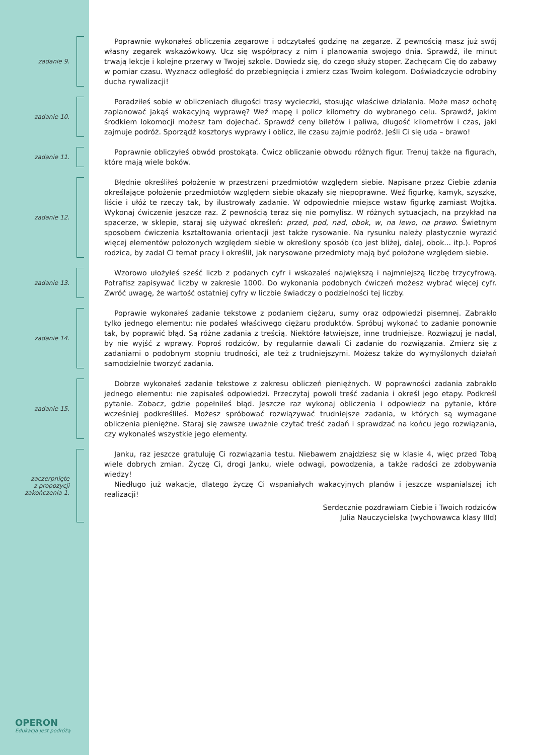zadanie 9.
Poprawnie wykonałeś obliczenia zegarowe i odczytałeś godzinę na zegarze. Z pewnością masz już swój własny zegarek wskazówkowy. Ucz się współpracy z nim i planowania swojego dnia. Sprawdź, ile minut trwają lekcje i kolejne przerwy w Twojej szkole. Dowiedz się, do czego służy stoper. Zachęcam Cię do zabawy w pomiar czasu. Wyznacz odległość do przebiegnięcia i zmierz czas Twoim kolegom. Doświadczycie odrobiny ducha rywalizacji!
zadanie 10.
Poradziłeś sobie w obliczeniach długości trasy wycieczki, stosując właściwe działania. Może masz ochotę zaplanować jakąś wakacyjną wyprawę? Weź mapę i policz kilometry do wybranego celu. Sprawdź, jakim środkiem lokomocji możesz tam dojechać. Sprawdź ceny biletów i paliwa, długość kilometrów i czas, jaki zajmuje podróż. Sporządź kosztorys wyprawy i oblicz, ile czasu zajmie podróż. Jeśli Ci się uda – brawo!
zadanie 11.
Poprawnie obliczyłeś obwód prostokąta. Ćwicz obliczanie obwodu różnych figur. Trenuj także na figurach, które mają wiele boków.
zadanie 12.
Błędnie określiłeś położenie w przestrzeni przedmiotów względem siebie. Napisane przez Ciebie zdania określające położenie przedmiotów względem siebie okazały się niepoprawne. Weź figurkę, kamyk, szyszkę, liście i ułóż te rzeczy tak, by ilustrowały zadanie. W odpowiednie miejsce wstaw figurkę zamiast Wojtka. Wykonaj ćwiczenie jeszcze raz. Z pewnością teraz się nie pomylisz. W różnych sytuacjach, na przykład na spacerze, w sklepie, staraj się używać określeń: przed, pod, nad, obok, w, na lewo, na prawo. Świetnym sposobem ćwiczenia kształtowania orientacji jest także rysowanie. Na rysunku należy plastycznie wyrazić więcej elementów położonych względem siebie w określony sposób (co jest bliżej, dalej, obok... itp.). Poproś rodzica, by zadał Ci temat pracy i określił, jak narysowane przedmioty mają być położone względem siebie.
zadanie 13.
Wzorowo ułożyłeś sześć liczb z podanych cyfr i wskazałeś największą i najmniejszą liczbę trzycyfrową. Potrafisz zapisywać liczby w zakresie 1000. Do wykonania podobnych ćwiczeń możesz wybrać więcej cyfr. Zwróć uwagę, że wartość ostatniej cyfry w liczbie świadczy o podzielności tej liczby.
zadanie 14.
Poprawie wykonałeś zadanie tekstowe z podaniem ciężaru, sumy oraz odpowiedzi pisemnej. Zabrakło tylko jednego elementu: nie podałeś właściwego ciężaru produktów. Spróbuj wykonać to zadanie ponownie tak, by poprawić błąd. Są różne zadania z treścią. Niektóre łatwiejsze, inne trudniejsze. Rozwiązuj je nadal, by nie wyjść z wprawy. Poproś rodziców, by regularnie dawali Ci zadanie do rozwiązania. Zmierz się z zadaniami o podobnym stopniu trudności, ale też z trudniejszymi. Możesz także do wymyślonych działań samodzielnie tworzyć zadania.
zadanie 15.
Dobrze wykonałeś zadanie tekstowe z zakresu obliczeń pieniężnych. W poprawności zadania zabrakło jednego elementu: nie zapisałeś odpowiedzi. Przeczytaj powoli treść zadania i określ jego etapy. Podkreśl pytanie. Zobacz, gdzie popełniłeś błąd. Jeszcze raz wykonaj obliczenia i odpowiedz na pytanie, które wcześniej podkreśliłeś. Możesz spróbować rozwiązywać trudniejsze zadania, w których są wymagane obliczenia pieniężne. Staraj się zawsze uważnie czytać treść zadań i sprawdzać na końcu jego rozwiązania, czy wykonałeś wszystkie jego elementy.
zaczerpnięte
z propozycji
zakończenia 1.
Janku, raz jeszcze gratuluję Ci rozwiązania testu. Niebawem znajdziesz się w klasie 4, więc przed Tobą wiele dobrych zmian. Życzę Ci, drogi Janku, wiele odwagi, powodzenia, a także radości ze zdobywania wiedzy!
Niedługo już wakacje, dlatego życzę Ci wspaniałych wakacyjnych planów i jeszcze wspanialszej ich realizacji!
Serdecznie pozdrawiam Ciebie i Twoich rodziców
Julia Nauczycielska (wychowawca klasy IIId)
OPERON
Edukacja jest podróżą